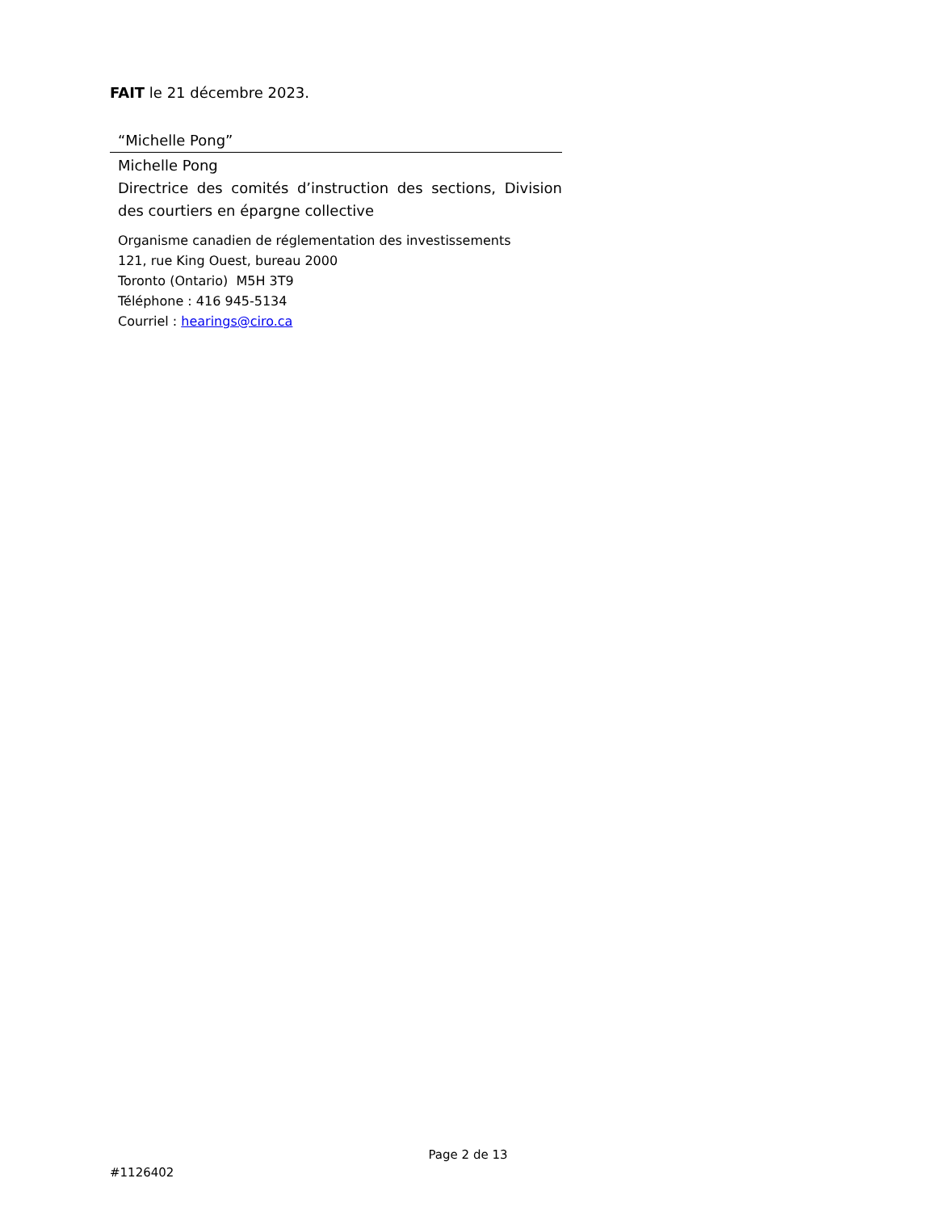FAIT le 21 décembre 2023.
“Michelle Pong”
Michelle Pong
Directrice des comités d’instruction des sections, Division des courtiers en épargne collective
Organisme canadien de réglementation des investissements
121, rue King Ouest, bureau 2000
Toronto (Ontario) M5H 3T9
Téléphone : 416 945-5134
Courriel : hearings@ciro.ca
Page 2 de 13
#1126402